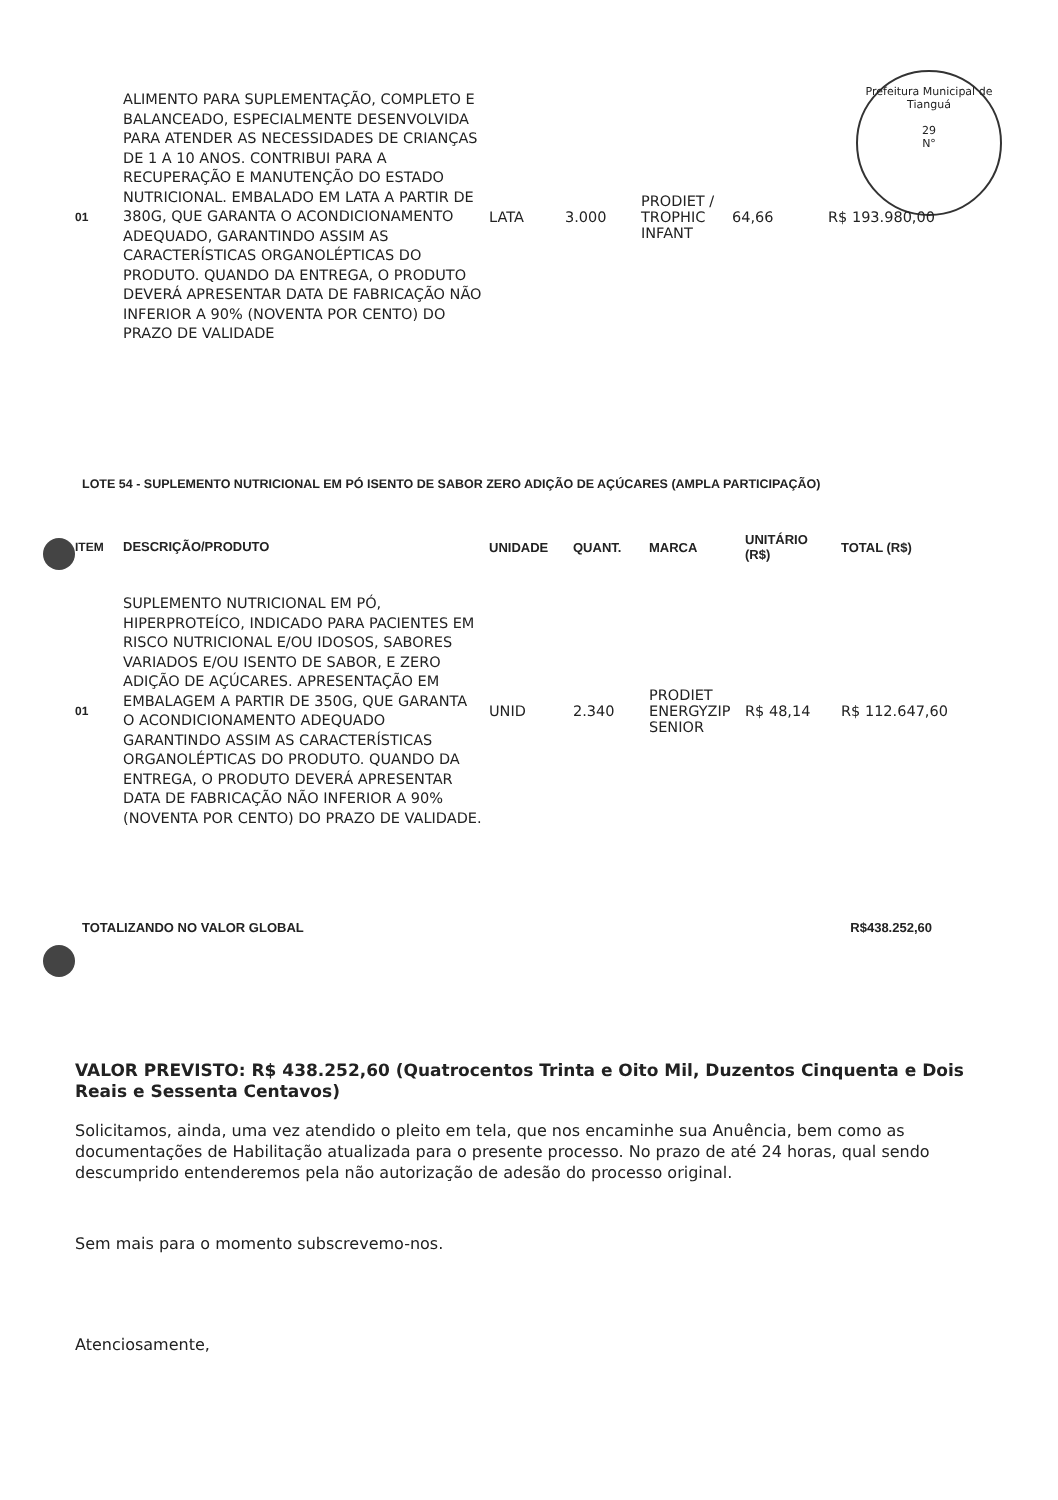Prefeitura Municipal de Tianguá
29
N°
| 01 | ALIMENTO PARA SUPLEMENTAÇÃO, COMPLETO E BALANCEADO, ESPECIALMENTE DESENVOLVIDA PARA ATENDER AS NECESSIDADES DE CRIANÇAS DE 1 A 10 ANOS. CONTRIBUI PARA A RECUPERAÇÃO E MANUTENÇÃO DO ESTADO NUTRICIONAL. EMBALADO EM LATA A PARTIR DE 380G, QUE GARANTA O ACONDICIONAMENTO ADEQUADO, GARANTINDO ASSIM AS CARACTERÍSTICAS ORGANOLÉPTICAS DO PRODUTO. QUANDO DA ENTREGA, O PRODUTO DEVERÁ APRESENTAR DATA DE FABRICAÇÃO NÃO INFERIOR A 90% (NOVENTA POR CENTO) DO PRAZO DE VALIDADE | LATA | 3.000 | PRODIET / TROPHIC INFANT | 64,66 | R$ 193.980,00 |
LOTE 54 - SUPLEMENTO NUTRICIONAL EM PÓ ISENTO DE SABOR ZERO ADIÇÃO DE AÇÚCARES (AMPLA PARTICIPAÇÃO)
| ITEM | DESCRIÇÃO/PRODUTO | UNIDADE | QUANT. | MARCA | UNITÁRIO (R$) | TOTAL (R$) |
| --- | --- | --- | --- | --- | --- | --- |
| 01 | SUPLEMENTO NUTRICIONAL EM PÓ, HIPERPROTEÍCO, INDICADO PARA PACIENTES EM RISCO NUTRICIONAL E/OU IDOSOS, SABORES VARIADOS E/OU ISENTO DE SABOR, E ZERO ADIÇÃO DE AÇÚCARES. APRESENTAÇÃO EM EMBALAGEM A PARTIR DE 350G, QUE GARANTA O ACONDICIONAMENTO ADEQUADO GARANTINDO ASSIM AS CARACTERÍSTICAS ORGANOLÉPTICAS DO PRODUTO. QUANDO DA ENTREGA, O PRODUTO DEVERÁ APRESENTAR DATA DE FABRICAÇÃO NÃO INFERIOR A 90% (NOVENTA POR CENTO) DO PRAZO DE VALIDADE. | UNID | 2.340 | PRODIET ENERGYZIP SENIOR | R$ 48,14 | R$ 112.647,60 |
TOTALIZANDO NO VALOR GLOBAL R$438.252,60
VALOR PREVISTO: R$ 438.252,60 (Quatrocentos Trinta e Oito Mil, Duzentos Cinquenta e Dois Reais e Sessenta Centavos)
Solicitamos, ainda, uma vez atendido o pleito em tela, que nos encaminhe sua Anuência, bem como as documentações de Habilitação atualizada para o presente processo. No prazo de até 24 horas, qual sendo descumprido entenderemos pela não autorização de adesão do processo original.
Sem mais para o momento subscrevemo-nos.
Atenciosamente,